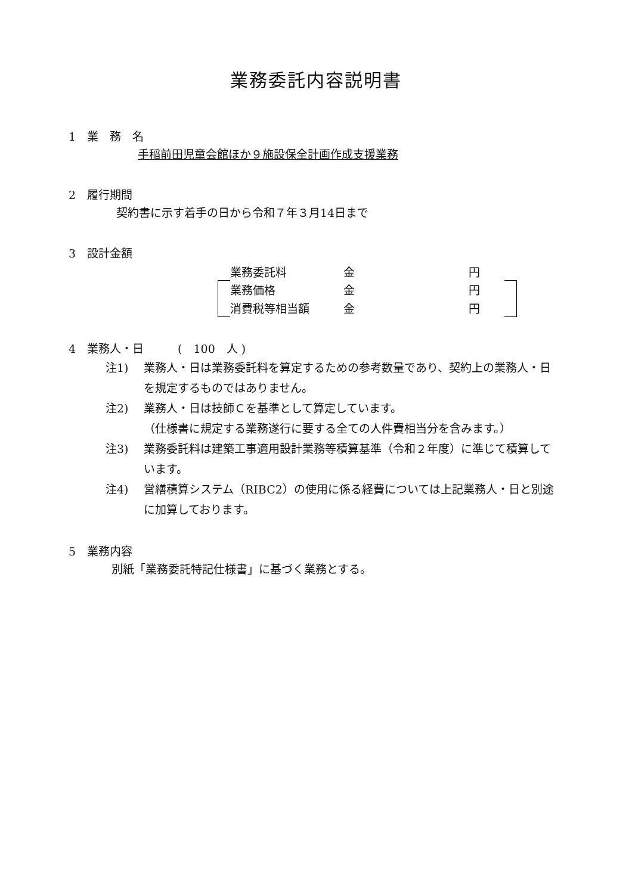業務委託内容説明書
1　業　務　名
手稲前田児童会館ほか９施設保全計画作成支援業務
2　履行期間
契約書に示す着手の日から令和７年３月14日まで
3　設計金額
| | 業務委託料 | 金 | 円 | |
| | 業務価格 | 金 | 円 | |
| | 消費税等相当額 | 金 | 円 | |
4　業務人・日　　　(　100　人 )
注1) 業務人・日は業務委託料を算定するための参考数量であり、契約上の業務人・日を規定するものではありません。
注2) 業務人・日は技師Ｃを基準として算定しています。
（仕様書に規定する業務遂行に要する全ての人件費相当分を含みます。）
注3) 業務委託料は建築工事適用設計業務等積算基準（令和２年度）に準じて積算しています。
注4) 営繕積算システム（RIBC2）の使用に係る経費については上記業務人・日と別途に加算しております。
5　業務内容
別紙「業務委託特記仕様書」に基づく業務とする。